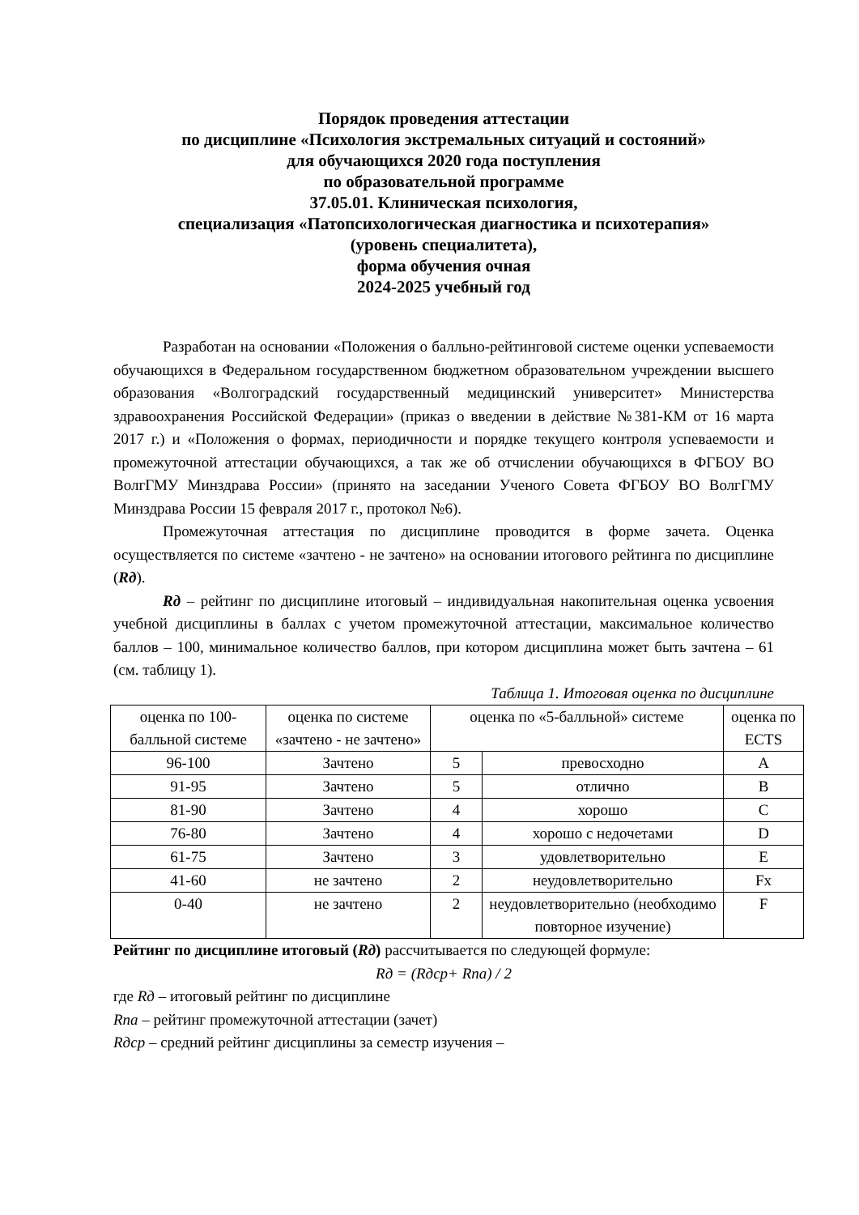Порядок проведения аттестации
по дисциплине «Психология экстремальных ситуаций и состояний»
для обучающихся 2020 года поступления
по образовательной программе
37.05.01. Клиническая психология,
специализация «Патопсихологическая диагностика и психотерапия»
(уровень специалитета),
форма обучения очная
2024-2025 учебный год
Разработан на основании «Положения о балльно-рейтинговой системе оценки успеваемости обучающихся в Федеральном государственном бюджетном образовательном учреждении высшего образования «Волгоградский государственный медицинский университет» Министерства здравоохранения Российской Федерации» (приказ о введении в действие №381-КМ от 16 марта 2017 г.) и «Положения о формах, периодичности и порядке текущего контроля успеваемости и промежуточной аттестации обучающихся, а так же об отчислении обучающихся в ФГБОУ ВО ВолгГМУ Минздрава России» (принято на заседании Ученого Совета ФГБОУ ВО ВолгГМУ Минздрава России 15 февраля 2017 г., протокол №6).
Промежуточная аттестация по дисциплине проводится в форме зачета. Оценка осуществляется по системе «зачтено - не зачтено» на основании итогового рейтинга по дисциплине (Rд).
Rд – рейтинг по дисциплине итоговый – индивидуальная накопительная оценка усвоения учебной дисциплины в баллах с учетом промежуточной аттестации, максимальное количество баллов – 100, минимальное количество баллов, при котором дисциплина может быть зачтена – 61 (см. таблицу 1).
Таблица 1. Итоговая оценка по дисциплине
| оценка по 100-балльной системе | оценка по системе «зачтено - не зачтено» | оценка по «5-балльной» системе | | оценка по ECTS |
| 96-100 | Зачтено | 5 | превосходно | A |
| 91-95 | Зачтено | 5 | отлично | B |
| 81-90 | Зачтено | 4 | хорошо | C |
| 76-80 | Зачтено | 4 | хорошо с недочетами | D |
| 61-75 | Зачтено | 3 | удовлетворительно | E |
| 41-60 | не зачтено | 2 | неудовлетворительно | Fx |
| 0-40 | не зачтено | 2 | неудовлетворительно (необходимо повторное изучение) | F |
Рейтинг по дисциплине итоговый (Rд) рассчитывается по следующей формуле:
Rд = (Rдср+ Rпа) / 2
где Rд – итоговый рейтинг по дисциплине
Rпа – рейтинг промежуточной аттестации (зачет)
Rдср – средний рейтинг дисциплины за семестр изучения –